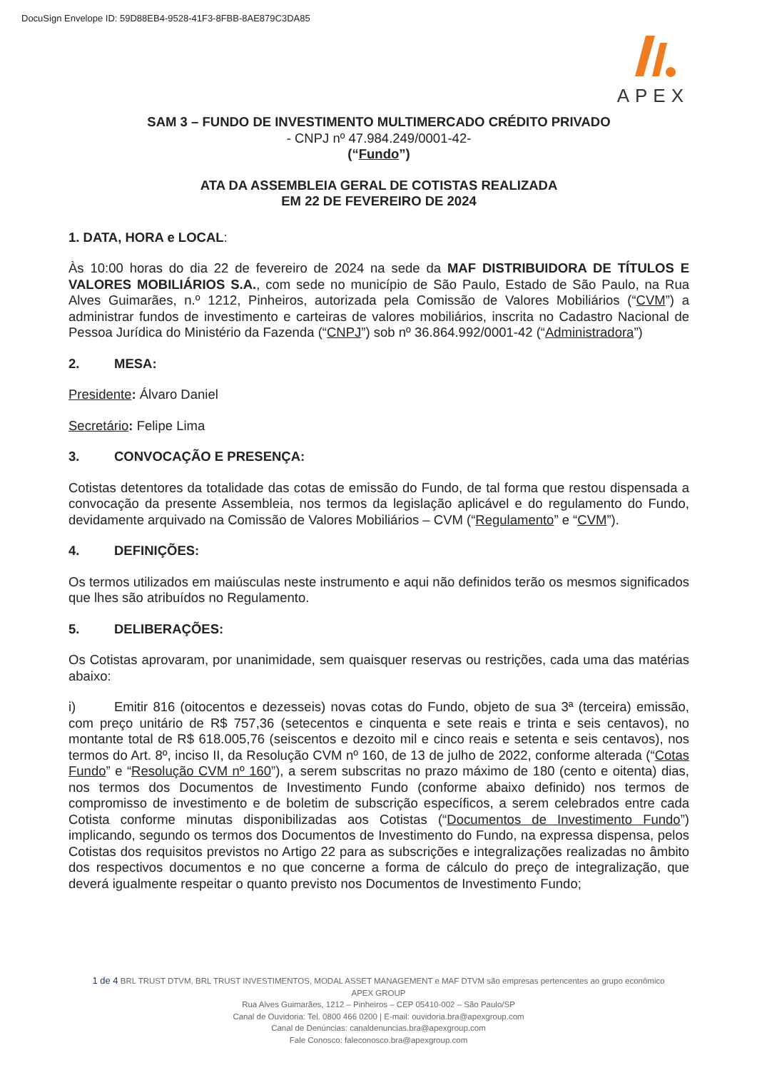DocuSign Envelope ID: 59D88EB4-9528-41F3-8FBB-8AE879C3DA85
APEX
SAM 3 – FUNDO DE INVESTIMENTO MULTIMERCADO CRÉDITO PRIVADO
- CNPJ nº 47.984.249/0001-42-
(“Fundo”)
ATA DA ASSEMBLEIA GERAL DE COTISTAS REALIZADA
EM 22 DE FEVEREIRO DE 2024
1. DATA, HORA e LOCAL:
Às 10:00 horas do dia 22 de fevereiro de 2024 na sede da MAF DISTRIBUIDORA DE TÍTULOS E VALORES MOBILIÁRIOS S.A., com sede no município de São Paulo, Estado de São Paulo, na Rua Alves Guimarães, n.º 1212, Pinheiros, autorizada pela Comissão de Valores Mobiliários (“CVM”) a administrar fundos de investimento e carteiras de valores mobiliários, inscrita no Cadastro Nacional de Pessoa Jurídica do Ministério da Fazenda (“CNPJ”) sob nº 36.864.992/0001-42 (“Administradora”)
2. MESA:
Presidente: Álvaro Daniel
Secretário: Felipe Lima
3. CONVOCAÇÃO E PRESENÇA:
Cotistas detentores da totalidade das cotas de emissão do Fundo, de tal forma que restou dispensada a convocação da presente Assembleia, nos termos da legislação aplicável e do regulamento do Fundo, devidamente arquivado na Comissão de Valores Mobiliários – CVM (“Regulamento” e “CVM”).
4. DEFINIÇÕES:
Os termos utilizados em maiúsculas neste instrumento e aqui não definidos terão os mesmos significados que lhes são atribuídos no Regulamento.
5. DELIBERAÇÕES:
Os Cotistas aprovaram, por unanimidade, sem quaisquer reservas ou restrições, cada uma das matérias abaixo:
i) Emitir 816 (oitocentos e dezesseis) novas cotas do Fundo, objeto de sua 3ª (terceira) emissão, com preço unitário de R$ 757,36 (setecentos e cinquenta e sete reais e trinta e seis centavos), no montante total de R$ 618.005,76 (seiscentos e dezoito mil e cinco reais e setenta e seis centavos), nos termos do Art. 8º, inciso II, da Resolução CVM nº 160, de 13 de julho de 2022, conforme alterada (“Cotas Fundo” e “Resolução CVM nº 160”), a serem subscritas no prazo máximo de 180 (cento e oitenta) dias, nos termos dos Documentos de Investimento Fundo (conforme abaixo definido) nos termos de compromisso de investimento e de boletim de subscrição específicos, a serem celebrados entre cada Cotista conforme minutas disponibilizadas aos Cotistas (“Documentos de Investimento Fundo”) implicando, segundo os termos dos Documentos de Investimento do Fundo, na expressa dispensa, pelos Cotistas dos requisitos previstos no Artigo 22 para as subscrições e integralizações realizadas no âmbito dos respectivos documentos e no que concerne a forma de cálculo do preço de integralização, que deverá igualmente respeitar o quanto previsto nos Documentos de Investimento Fundo;
1 de 4 BRL TRUST DTVM, BRL TRUST INVESTIMENTOS, MODAL ASSET MANAGEMENT e MAF DTVM são empresas pertencentes ao grupo econômico
APEX GROUP
Rua Alves Guimarães, 1212 – Pinheiros – CEP 05410-002 – São Paulo/SP
Canal de Ouvidoria: Tel. 0800 466 0200 | E-mail: ouvidoria.bra@apexgroup.com
Canal de Denúncias: canaldenuncias.bra@apexgroup.com
Fale Conosco: faleconosco.bra@apexgroup.com